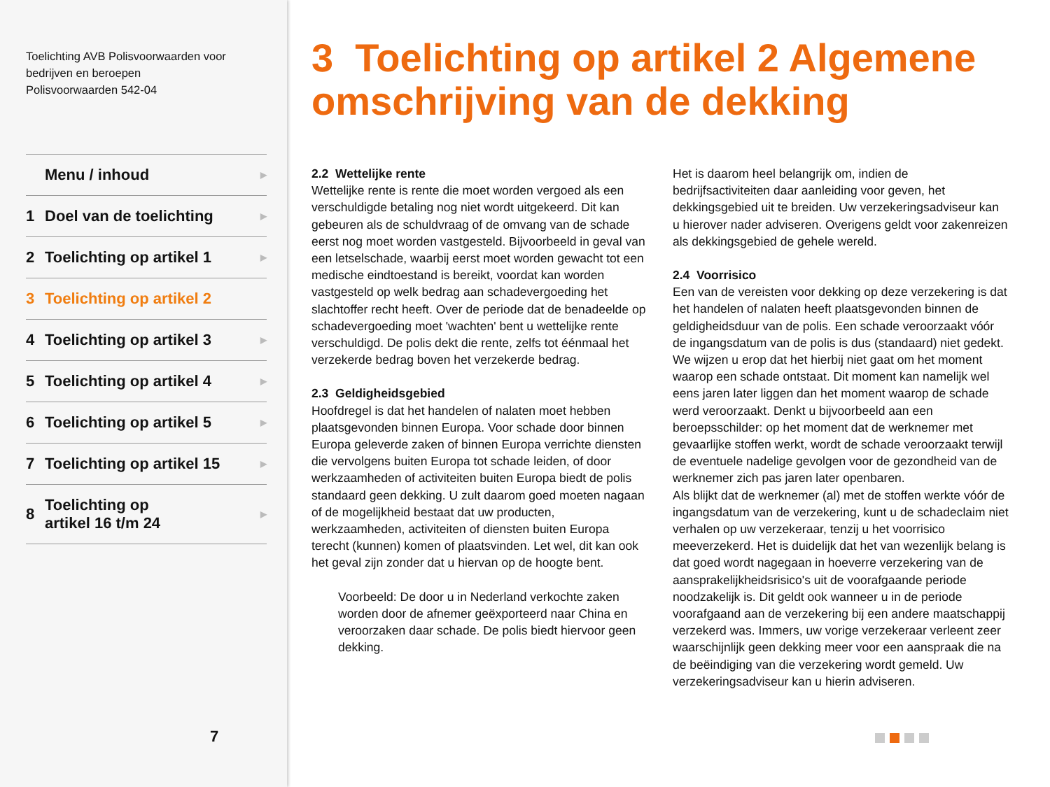Toelichting AVB Polisvoorwaarden voor
bedrijven en beroepen
Polisvoorwaarden 542-04
Menu / inhoud ▶
1 Doel van de toelichting ▶
2 Toelichting op artikel 1 ▶
3 Toelichting op artikel 2
4 Toelichting op artikel 3 ▶
5 Toelichting op artikel 4 ▶
6 Toelichting op artikel 5 ▶
7 Toelichting op artikel 15 ▶
8 Toelichting op
artikel 16 t/m 24 ▶
7
3 Toelichting op artikel 2 Algemene omschrijving van de dekking
2.2 Wettelijke rente
Wettelijke rente is rente die moet worden vergoed als een verschuldigde betaling nog niet wordt uitgekeerd. Dit kan gebeuren als de schuldvraag of de omvang van de schade eerst nog moet worden vastgesteld. Bijvoorbeeld in geval van een letselschade, waarbij eerst moet worden gewacht tot een medische eindtoestand is bereikt, voordat kan worden vastgesteld op welk bedrag aan schadevergoeding het slachtoffer recht heeft. Over de periode dat de benadeelde op schadevergoeding moet 'wachten' bent u wettelijke rente verschuldigd. De polis dekt die rente, zelfs tot éénmaal het verzekerde bedrag boven het verzekerde bedrag.
2.3 Geldigheidsgebied
Hoofdregel is dat het handelen of nalaten moet hebben plaatsgevonden binnen Europa. Voor schade door binnen Europa geleverde zaken of binnen Europa verrichte diensten die vervolgens buiten Europa tot schade leiden, of door werkzaamheden of activiteiten buiten Europa biedt de polis standaard geen dekking. U zult daarom goed moeten nagaan of de mogelijkheid bestaat dat uw producten, werkzaamheden, activiteiten of diensten buiten Europa terecht (kunnen) komen of plaatsvinden. Let wel, dit kan ook het geval zijn zonder dat u hiervan op de hoogte bent.
Voorbeeld: De door u in Nederland verkochte zaken worden door de afnemer geëxporteerd naar China en veroorzaken daar schade. De polis biedt hiervoor geen dekking.
Het is daarom heel belangrijk om, indien de bedrijfsactiviteiten daar aanleiding voor geven, het dekkingsgebied uit te breiden. Uw verzekeringsadviseur kan u hierover nader adviseren. Overigens geldt voor zakenreizen als dekkingsgebied de gehele wereld.
2.4 Voorrisico
Een van de vereisten voor dekking op deze verzekering is dat het handelen of nalaten heeft plaatsgevonden binnen de geldigheidsduur van de polis. Een schade veroorzaakt vóór de ingangsdatum van de polis is dus (standaard) niet gedekt. We wijzen u erop dat het hierbij niet gaat om het moment waarop een schade ontstaat. Dit moment kan namelijk wel eens jaren later liggen dan het moment waarop de schade werd veroorzaakt. Denkt u bijvoorbeeld aan een beroepsschilder: op het moment dat de werknemer met gevaarlijke stoffen werkt, wordt de schade veroorzaakt terwijl de eventuele nadelige gevolgen voor de gezondheid van de werknemer zich pas jaren later openbaren.
Als blijkt dat de werknemer (al) met de stoffen werkte vóór de ingangsdatum van de verzekering, kunt u de schadeclaim niet verhalen op uw verzekeraar, tenzij u het voorrisico meeverzekerd. Het is duidelijk dat het van wezenlijk belang is dat goed wordt nagegaan in hoeverre verzekering van de aansprakelijkheidsrisico's uit de voorafgaande periode noodzakelijk is. Dit geldt ook wanneer u in de periode voorafgaand aan de verzekering bij een andere maatschappij verzekerd was. Immers, uw vorige verzekeraar verleent zeer waarschijnlijk geen dekking meer voor een aanspraak die na de beëindiging van die verzekering wordt gemeld. Uw verzekeringsadviseur kan u hierin adviseren.